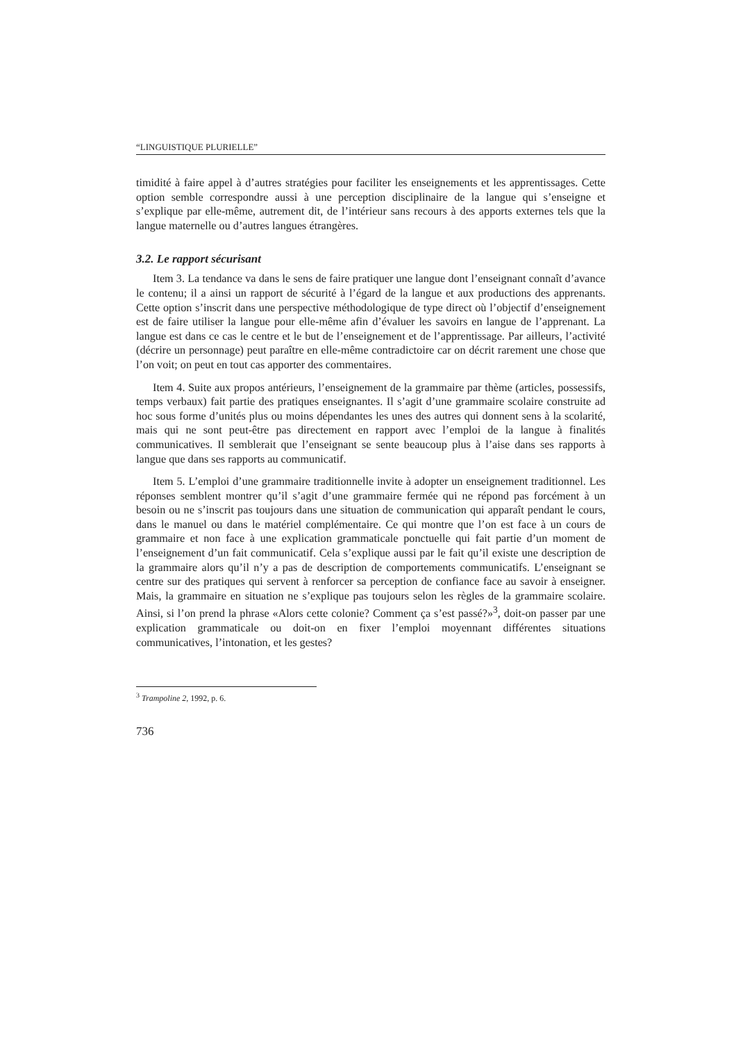“LINGUISTIQUE PLURIELLE”
timidité à faire appel à d’autres stratégies pour faciliter les enseignements et les apprentissages. Cette option semble correspondre aussi à une perception disciplinaire de la langue qui s’enseigne et s’explique par elle-même, autrement dit, de l’intérieur sans recours à des apports externes tels que la langue maternelle ou d’autres langues étrangères.
3.2. Le rapport sécurisant
Item 3. La tendance va dans le sens de faire pratiquer une langue dont l’enseignant connaît d’avance le contenu; il a ainsi un rapport de sécurité à l’égard de la langue et aux productions des apprenants. Cette option s’inscrit dans une perspective méthodologique de type direct où l’objectif d’enseignement est de faire utiliser la langue pour elle-même afin d’évaluer les savoirs en langue de l’apprenant. La langue est dans ce cas le centre et le but de l’enseignement et de l’apprentissage. Par ailleurs, l’activité (décrire un personnage) peut paraître en elle-même contradictoire car on décrit rarement une chose que l’on voit; on peut en tout cas apporter des commentaires.
Item 4. Suite aux propos antérieurs, l’enseignement de la grammaire par thème (articles, possessifs, temps verbaux) fait partie des pratiques enseignantes. Il s’agit d’une grammaire scolaire construite ad hoc sous forme d’unités plus ou moins dépendantes les unes des autres qui donnent sens à la scolarité, mais qui ne sont peut-être pas directement en rapport avec l’emploi de la langue à finalités communicatives. Il semblerait que l’enseignant se sente beaucoup plus à l’aise dans ses rapports à langue que dans ses rapports au communicatif.
Item 5. L’emploi d’une grammaire traditionnelle invite à adopter un enseignement traditionnel. Les réponses semblent montrer qu’il s’agit d’une grammaire fermée qui ne répond pas forcément à un besoin ou ne s’inscrit pas toujours dans une situation de communication qui apparaît pendant le cours, dans le manuel ou dans le matériel complémentaire. Ce qui montre que l’on est face à un cours de grammaire et non face à une explication grammaticale ponctuelle qui fait partie d’un moment de l’enseignement d’un fait communicatif. Cela s’explique aussi par le fait qu’il existe une description de la grammaire alors qu’il n’y a pas de description de comportements communicatifs. L’enseignant se centre sur des pratiques qui servent à renforcer sa perception de confiance face au savoir à enseigner. Mais, la grammaire en situation ne s’explique pas toujours selon les règles de la grammaire scolaire. Ainsi, si l’on prend la phrase «Alors cette colonie? Comment ça s’est passé?»<sup>3</sup>, doit-on passer par une explication grammaticale ou doit-on en fixer l’emploi moyennant différentes situations communicatives, l’intonation, et les gestes?
<sup>3</sup> Trampoline 2, 1992, p. 6.
736